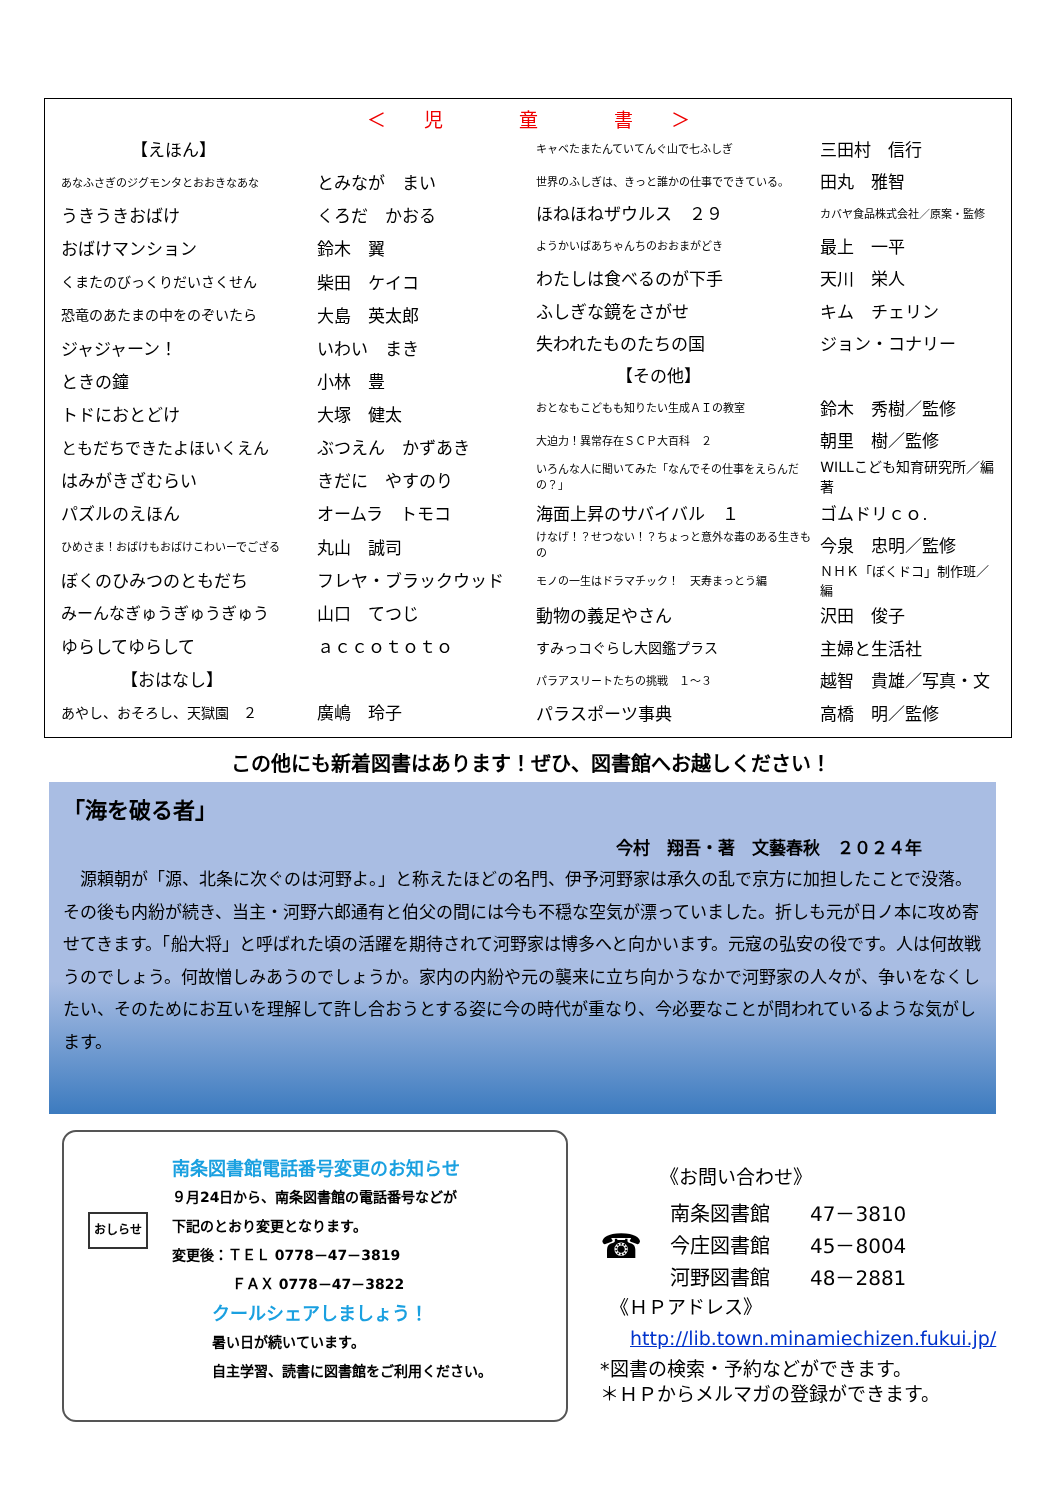＜　　児　　　　童　　　　書　　＞
| 【えほん】 | |
| あなふさぎのジグモンタとおおきなあな | とみなが まい |
| うきうきおばけ | くろだ かおる |
| おばけマンション | 鈴木 翼 |
| くまたのびっくりだいさくせん | 柴田 ケイコ |
| 恐竜のあたまの中をのぞいたら | 大島 英太郎 |
| ジャジャーン！ | いわい まき |
| ときの鐘 | 小林 豊 |
| トドにおとどけ | 大塚 健太 |
| ともだちできたよほいくえん | ぶつえん かずあき |
| はみがきざむらい | きだに やすのり |
| パズルのえほん | オームラ トモコ |
| ひめさま！おばけもおばけこわいーでござる | 丸山 誠司 |
| ぼくのひみつのともだち | フレヤ・ブラックウッド |
| みーんなぎゅうぎゅうぎゅう | 山口 てつじ |
| ゆらしてゆらして | ａｃｃｏｔｏｔｏ |
| 【おはなし】 | |
| あやし、おそろし、天獄園 ２ | 廣嶋 玲子 |
| キャベたまたんていてんぐ山で七ふしぎ | 三田村 信行 |
| 世界のふしぎは、きっと誰かの仕事でできている。 | 田丸 雅智 |
| ほねほねザウルス ２９ | カバヤ食品株式会社／原案・監修 |
| ようかいばあちゃんちのおおまがどき | 最上 一平 |
| わたしは食べるのが下手 | 天川 栄人 |
| ふしぎな鏡をさがせ | キム チェリン |
| 失われたものたちの国 | ジョン・コナリー |
| 【その他】 | |
| おとなもこどもも知りたい生成ＡＩの教室 | 鈴木 秀樹／監修 |
| 大迫力！異常存在ＳＣＰ大百科 ２ | 朝里 樹／監修 |
| いろんな人に聞いてみた「なんでその仕事をえらんだの？」 | WILLこども知育研究所／編著 |
| 海面上昇のサバイバル １ | ゴムドリｃｏ. |
| けなげ！？せつない！？ちょっと意外な毒のある生きもの | 今泉 忠明／監修 |
| モノの一生はドラマチック！ 天寿まっとう編 | ＮＨＫ「ぼくドコ」制作班／編 |
| 動物の義足やさん | 沢田 俊子 |
| すみっコぐらし大図鑑プラス | 主婦と生活社 |
| パラアスリートたちの挑戦 １～３ | 越智 貴雄／写真・文 |
| パラスポーツ事典 | 高橋 明／監修 |
この他にも新着図書はあります！ぜひ、図書館へお越しください！
「海を破る者」
今村　翔吾・著　文藝春秋　２０２４年
　源頼朝が「源、北条に次ぐのは河野よ。」と称えたほどの名門、伊予河野家は承久の乱で京方に加担したことで没落。その後も内紛が続き、当主・河野六郎通有と伯父の間には今も不穏な空気が漂っていました。折しも元が日ノ本に攻め寄せてきます。「船大将」と呼ばれた頃の活躍を期待されて河野家は博多へと向かいます。元寇の弘安の役です。人は何故戦うのでしょう。何故憎しみあうのでしょうか。家内の内紛や元の襲来に立ち向かうなかで河野家の人々が、争いをなくしたい、そのためにお互いを理解して許し合おうとする姿に今の時代が重なり、今必要なことが問われているような気がします。
おしらせ
南条図書館電話番号変更のお知らせ
９月24日から、南条図書館の電話番号などが
下記のとおり変更となります。
変更後：ＴＥＬ 0778－47－3819
ＦＡＸ 0778－47－3822
クールシェアしましょう！
暑い日が続いています。
自主学習、読書に図書館をご利用ください。
《お問い合わせ》
☎
| 南条図書館 | 47－3810 |
| 今庄図書館 | 45－8004 |
| 河野図書館 | 48－2881 |
《ＨＰアドレス》
http://lib.town.minamiechizen.fukui.jp/
*図書の検索・予約などができます。
＊ＨＰからメルマガの登録ができます。